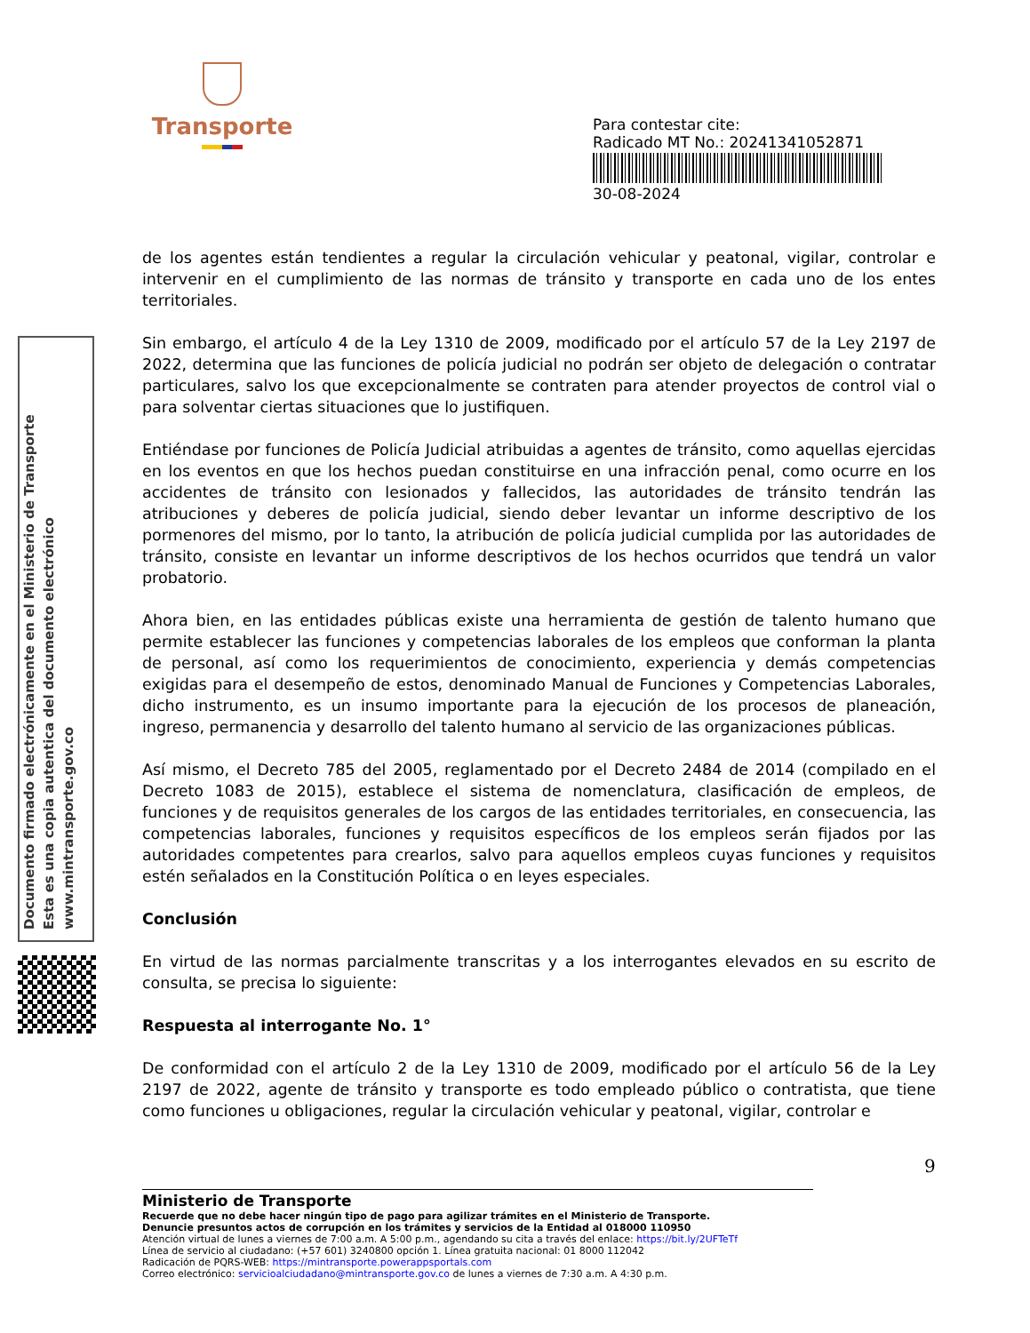Transporte
Para contestar cite:
Radicado MT No.: 20241341052871
30-08-2024
Documento firmado electrónicamente en el Ministerio de Transporte
Esta es una copia autentica del documento electrónico
www.mintransporte.gov.co
de los agentes están tendientes a regular la circulación vehicular y peatonal, vigilar, controlar e intervenir en el cumplimiento de las normas de tránsito y transporte en cada uno de los entes territoriales.
Sin embargo, el artículo 4 de la Ley 1310 de 2009, modificado por el artículo 57 de la Ley 2197 de 2022, determina que las funciones de policía judicial no podrán ser objeto de delegación o contratar particulares, salvo los que excepcionalmente se contraten para atender proyectos de control vial o para solventar ciertas situaciones que lo justifiquen.
Entiéndase por funciones de Policía Judicial atribuidas a agentes de tránsito, como aquellas ejercidas en los eventos en que los hechos puedan constituirse en una infracción penal, como ocurre en los accidentes de tránsito con lesionados y fallecidos, las autoridades de tránsito tendrán las atribuciones y deberes de policía judicial, siendo deber levantar un informe descriptivo de los pormenores del mismo, por lo tanto, la atribución de policía judicial cumplida por las autoridades de tránsito, consiste en levantar un informe descriptivos de los hechos ocurridos que tendrá un valor probatorio.
Ahora bien, en las entidades públicas existe una herramienta de gestión de talento humano que permite establecer las funciones y competencias laborales de los empleos que conforman la planta de personal, así como los requerimientos de conocimiento, experiencia y demás competencias exigidas para el desempeño de estos, denominado Manual de Funciones y Competencias Laborales, dicho instrumento, es un insumo importante para la ejecución de los procesos de planeación, ingreso, permanencia y desarrollo del talento humano al servicio de las organizaciones públicas.
Así mismo, el Decreto 785 del 2005, reglamentado por el Decreto 2484 de 2014 (compilado en el Decreto 1083 de 2015), establece el sistema de nomenclatura, clasificación de empleos, de funciones y de requisitos generales de los cargos de las entidades territoriales, en consecuencia, las competencias laborales, funciones y requisitos específicos de los empleos serán fijados por las autoridades competentes para crearlos, salvo para aquellos empleos cuyas funciones y requisitos estén señalados en la Constitución Política o en leyes especiales.
Conclusión
En virtud de las normas parcialmente transcritas y a los interrogantes elevados en su escrito de consulta, se precisa lo siguiente:
Respuesta al interrogante No. 1°
De conformidad con el artículo 2 de la Ley 1310 de 2009, modificado por el artículo 56 de la Ley 2197 de 2022, agente de tránsito y transporte es todo empleado público o contratista, que tiene como funciones u obligaciones, regular la circulación vehicular y peatonal, vigilar, controlar e
9
Ministerio de Transporte
Recuerde que no debe hacer ningún tipo de pago para agilizar trámites en el Ministerio de Transporte.
Denuncie presuntos actos de corrupción en los trámites y servicios de la Entidad al 018000 110950
Atención virtual de lunes a viernes de 7:00 a.m. A 5:00 p.m., agendando su cita a través del enlace: https://bit.ly/2UFTeTf
Línea de servicio al ciudadano: (+57 601) 3240800 opción 1. Línea gratuita nacional: 01 8000 112042
Radicación de PQRS-WEB: https://mintransporte.powerappsportals.com
Correo electrónico: servicioalciudadano@mintransporte.gov.co de lunes a viernes de 7:30 a.m. A 4:30 p.m.